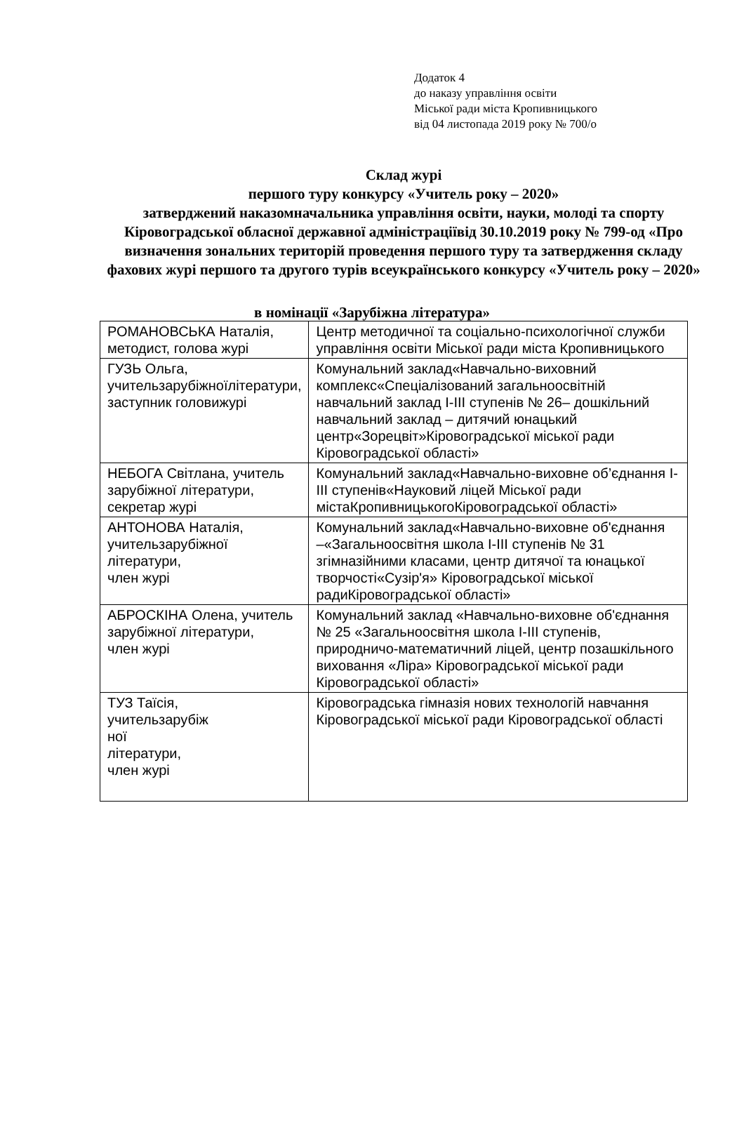Додаток 4
до наказу управління освіти
Міської ради міста Кропивницького
від 04 листопада 2019 року № 700/о
Склад журі
першого туру конкурсу «Учитель року – 2020»
затверджений наказомначальника управління освіти, науки, молоді та спорту Кіровоградської обласної державної адміністраціївід 30.10.2019 року № 799-од «Про визначення зональних територій проведення першого туру та затвердження складу фахових журі першого та другого турів всеукраїнського конкурсу «Учитель року – 2020»
в номінації «Зарубіжна література»
| РОМАНОВСЬКА Наталія, методист, голова журі | Центр методичної та соціально-психологічної служби управління освіти Міської ради міста Кропивницького |
| ГУЗЬ Ольга, учительзарубіжноїлітератури, заступник головижурі | Комунальний заклад«Навчально-виховний комплекс«Спеціалізований загальноосвітній навчальний заклад І-ІІІ ступенів № 26– дошкільний навчальний заклад – дитячий юнацький центр«Зорецвіт»Кіровоградської міської ради Кіровоградської області» |
| НЕБОГА Світлана, учитель зарубіжної літератури, секретар журі | Комунальний заклад«Навчально-виховне об’єднання І-ІІІ ступенів«Науковий ліцей Міської ради містаКропивницькогоКіровоградської області» |
| АНТОНОВА Наталія, учительзарубіжної літератури, член журі | Комунальний заклад«Навчально-виховне об'єднання –«Загальноосвітня школа І-ІІІ ступенів № 31 згімназійними класами, центр дитячої та юнацької творчості«Сузір'я» Кіровоградської міської радиКіровоградської області» |
| АБРОСКІНА Олена, учитель зарубіжної літератури, член журі | Комунальний заклад «Навчально-виховне об'єднання № 25 «Загальноосвітня школа І-ІІІ ступенів, природничо-математичний ліцей, центр позашкільного виховання «Ліра» Кіровоградської міської ради Кіровоградської області» |
| ТУЗ Таїсія, учительзарубіж ної літератури, член журі | Кіровоградська гімназія нових технологій навчання Кіровоградської міської ради Кіровоградської області |